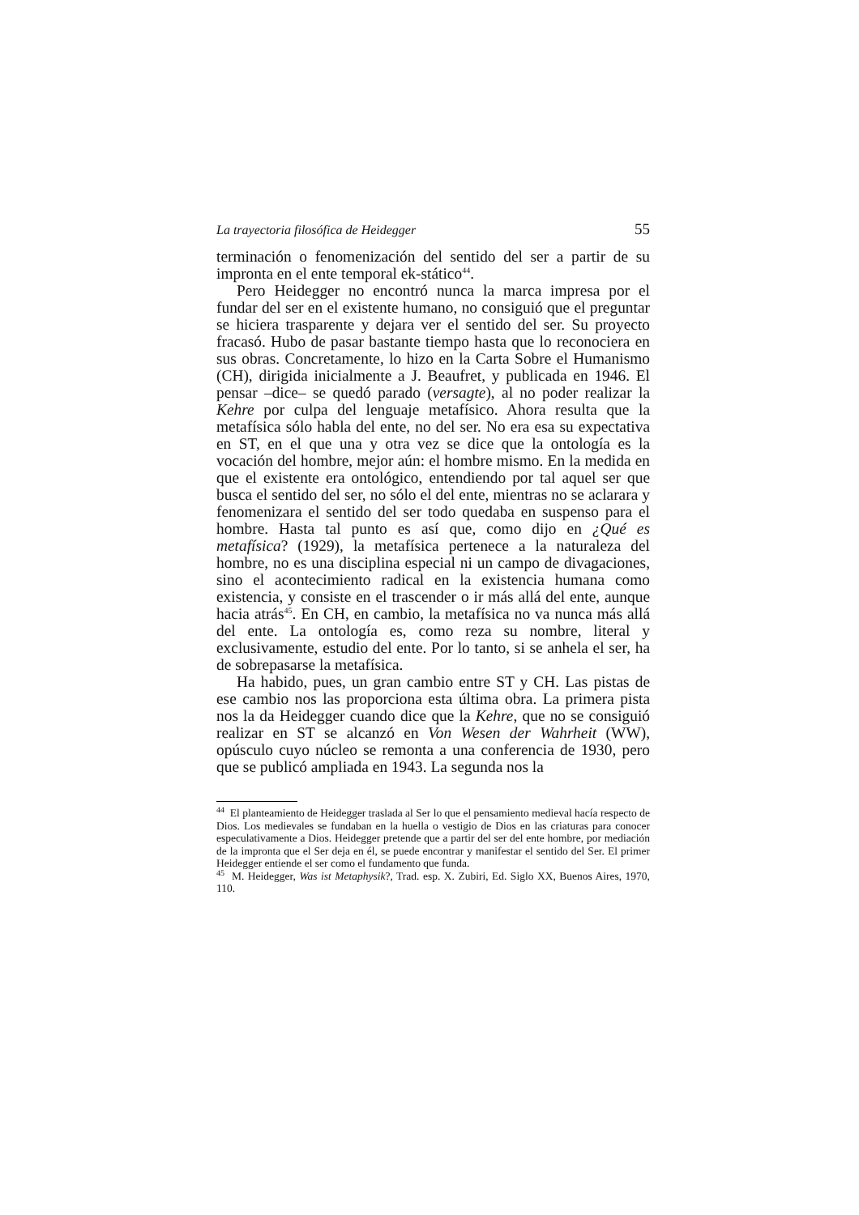La trayectoria filosófica de Heidegger 55
terminación o fenomenización del sentido del ser a partir de su impronta en el ente temporal ek-stático<sup>44</sup>.
Pero Heidegger no encontró nunca la marca impresa por el fundar del ser en el existente humano, no consiguió que el preguntar se hiciera trasparente y dejara ver el sentido del ser. Su proyecto fracasó. Hubo de pasar bastante tiempo hasta que lo reconociera en sus obras. Concretamente, lo hizo en la Carta Sobre el Humanismo (CH), dirigida inicialmente a J. Beaufret, y publicada en 1946. El pensar –dice– se quedó parado (versagte), al no poder realizar la Kehre por culpa del lenguaje metafísico. Ahora resulta que la metafísica sólo habla del ente, no del ser. No era esa su expectativa en ST, en el que una y otra vez se dice que la ontología es la vocación del hombre, mejor aún: el hombre mismo. En la medida en que el existente era ontológico, entendiendo por tal aquel ser que busca el sentido del ser, no sólo el del ente, mientras no se aclarara y fenomenizara el sentido del ser todo quedaba en suspenso para el hombre. Hasta tal punto es así que, como dijo en ¿Qué es metafísica? (1929), la metafísica pertenece a la naturaleza del hombre, no es una disciplina especial ni un campo de divagaciones, sino el acontecimiento radical en la existencia humana como existencia, y consiste en el trascender o ir más allá del ente, aunque hacia atrás<sup>45</sup>. En CH, en cambio, la metafísica no va nunca más allá del ente. La ontología es, como reza su nombre, literal y exclusivamente, estudio del ente. Por lo tanto, si se anhela el ser, ha de sobrepasarse la metafísica.
Ha habido, pues, un gran cambio entre ST y CH. Las pistas de ese cambio nos las proporciona esta última obra. La primera pista nos la da Heidegger cuando dice que la Kehre, que no se consiguió realizar en ST se alcanzó en Von Wesen der Wahrheit (WW), opúsculo cuyo núcleo se remonta a una conferencia de 1930, pero que se publicó ampliada en 1943. La segunda nos la
<sup>44</sup> El planteamiento de Heidegger traslada al Ser lo que el pensamiento medieval hacía respecto de Dios. Los medievales se fundaban en la huella o vestigio de Dios en las criaturas para conocer especulativamente a Dios. Heidegger pretende que a partir del ser del ente hombre, por mediación de la impronta que el Ser deja en él, se puede encontrar y manifestar el sentido del Ser. El primer Heidegger entiende el ser como el fundamento que funda.
<sup>45</sup> M. Heidegger, Was ist Metaphysik?, Trad. esp. X. Zubiri, Ed. Siglo XX, Buenos Aires, 1970, 110.